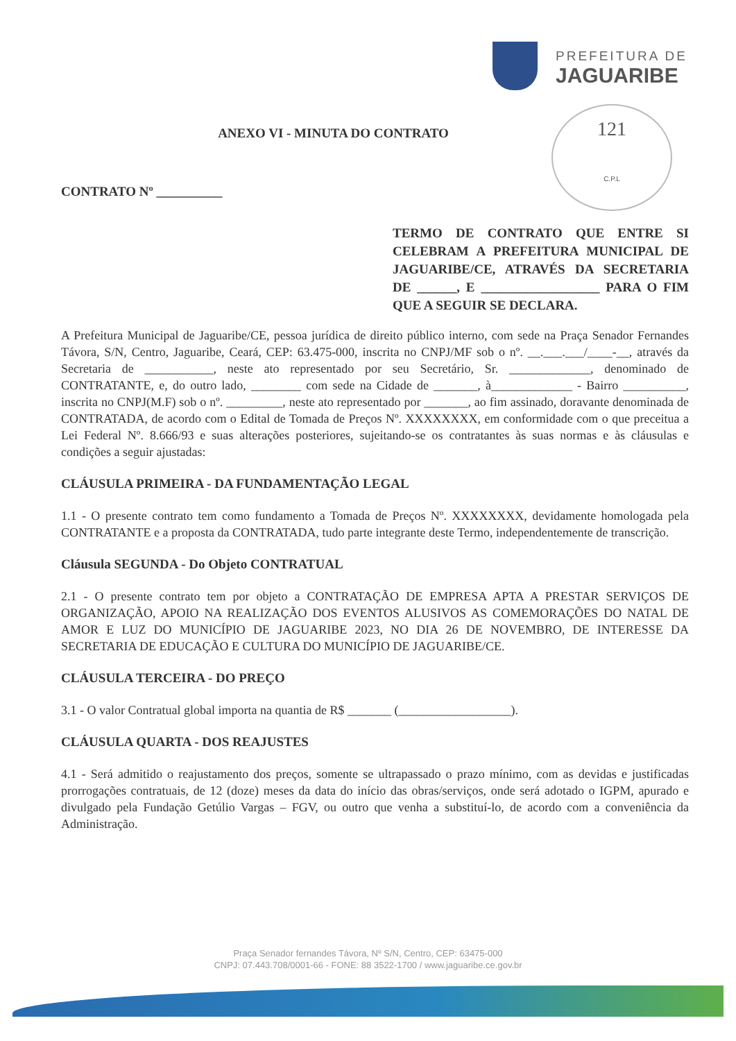PREFEITURA DE
JAGUARIBE
121
C.P.L
ANEXO VI - MINUTA DO CONTRATO
CONTRATO Nº __________
TERMO DE CONTRATO QUE ENTRE SI CELEBRAM A PREFEITURA MUNICIPAL DE JAGUARIBE/CE, ATRAVÉS DA SECRETARIA DE ______, E __________________ PARA O FIM QUE A SEGUIR SE DECLARA.
A Prefeitura Municipal de Jaguaribe/CE, pessoa jurídica de direito público interno, com sede na Praça Senador Fernandes Távora, S/N, Centro, Jaguaribe, Ceará, CEP: 63.475-000, inscrita no CNPJ/MF sob o nº. __.___.___/____-__, através da Secretaria de ___________, neste ato representado por seu Secretário, Sr. _____________, denominado de CONTRATANTE, e, do outro lado, ________ com sede na Cidade de _______, à_____________ - Bairro __________, inscrita no CNPJ(M.F) sob o nº. _________, neste ato representado por _______, ao fim assinado, doravante denominada de CONTRATADA, de acordo com o Edital de Tomada de Preços Nº. XXXXXXXX, em conformidade com o que preceitua a Lei Federal Nº. 8.666/93 e suas alterações posteriores, sujeitando-se os contratantes às suas normas e às cláusulas e condições a seguir ajustadas:
CLÁUSULA PRIMEIRA - DA FUNDAMENTAÇÃO LEGAL
1.1 - O presente contrato tem como fundamento a Tomada de Preços Nº. XXXXXXXX, devidamente homologada pela CONTRATANTE e a proposta da CONTRATADA, tudo parte integrante deste Termo, independentemente de transcrição.
Cláusula SEGUNDA - Do Objeto CONTRATUAL
2.1 - O presente contrato tem por objeto a CONTRATAÇÃO DE EMPRESA APTA A PRESTAR SERVIÇOS DE ORGANIZAÇÃO, APOIO NA REALIZAÇÃO DOS EVENTOS ALUSIVOS AS COMEMORAÇÕES DO NATAL DE AMOR E LUZ DO MUNICÍPIO DE JAGUARIBE 2023, NO DIA 26 DE NOVEMBRO, DE INTERESSE DA SECRETARIA DE EDUCAÇÃO E CULTURA DO MUNICÍPIO DE JAGUARIBE/CE.
CLÁUSULA TERCEIRA - DO PREÇO
3.1 - O valor Contratual global importa na quantia de R$ _______ (__________________).
CLÁUSULA QUARTA - DOS REAJUSTES
4.1 - Será admitido o reajustamento dos preços, somente se ultrapassado o prazo mínimo, com as devidas e justificadas prorrogações contratuais, de 12 (doze) meses da data do início das obras/serviços, onde será adotado o IGPM, apurado e divulgado pela Fundação Getúlio Vargas – FGV, ou outro que venha a substituí-lo, de acordo com a conveniência da Administração.
Praça Senador fernandes Távora, Nº S/N, Centro, CEP: 63475-000
CNPJ: 07.443.708/0001-66 - FONE: 88 3522-1700 / www.jaguaribe.ce.gov.br